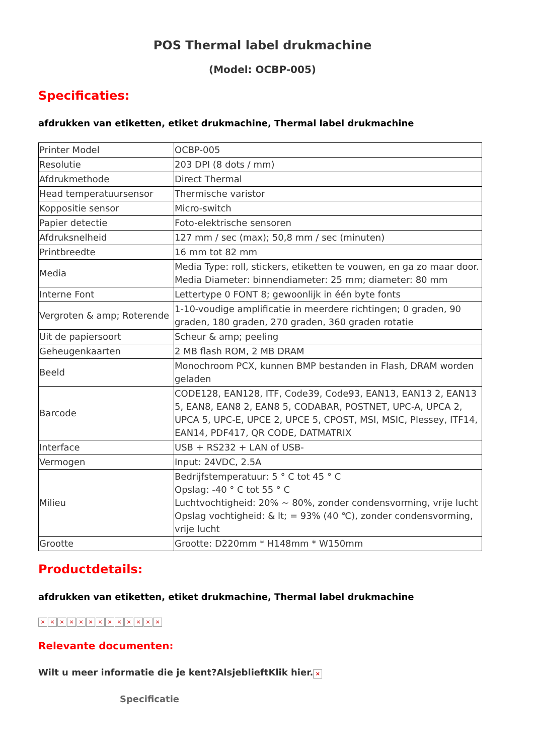POS Thermal label drukmachine
(Model: OCBP-005)
Specificaties:
afdrukken van etiketten, etiket drukmachine, Thermal label drukmachine
| Printer Model | OCBP-005 |
| Resolutie | 203 DPI (8 dots / mm) |
| Afdrukmethode | Direct Thermal |
| Head temperatuursensor | Thermische varistor |
| Koppositie sensor | Micro-switch |
| Papier detectie | Foto-elektrische sensoren |
| Afdruksnelheid | 127 mm / sec (max); 50,8 mm / sec (minuten) |
| Printbreedte | 16 mm tot 82 mm |
| Media | Media Type: roll, stickers, etiketten te vouwen, en ga zo maar door. Media Diameter: binnendiameter: 25 mm; diameter: 80 mm |
| Interne Font | Lettertype 0 FONT 8; gewoonlijk in één byte fonts |
| Vergroten & amp; Roterende | 1-10-voudige amplificatie in meerdere richtingen; 0 graden, 90 graden, 180 graden, 270 graden, 360 graden rotatie |
| Uit de papiersoort | Scheur & amp; peeling |
| Geheugenkaarten | 2 MB flash ROM, 2 MB DRAM |
| Beeld | Monochroom PCX, kunnen BMP bestanden in Flash, DRAM worden geladen |
| Barcode | CODE128, EAN128, ITF, Code39, Code93, EAN13, EAN13 2, EAN13 5, EAN8, EAN8 2, EAN8 5, CODABAR, POSTNET, UPC-A, UPCA 2, UPCA 5, UPC-E, UPCE 2, UPCE 5, CPOST, MSI, MSIC, Plessey, ITF14, EAN14, PDF417, QR CODE, DATMATRIX |
| Interface | USB + RS232 + LAN of USB- |
| Vermogen | Input: 24VDC, 2.5A |
| Milieu | Bedrijfstemperatuur: 5 ° C tot 45 ° C Opslag: -40 ° C tot 55 ° C Luchtvochtigheid: 20% ~ 80%, zonder condensvorming, vrije lucht Opslag vochtigheid: & lt; = 93% (40 ℃), zonder condensvorming, vrije lucht |
| Grootte | Grootte: D220mm * H148mm * W150mm |
Productdetails:
afdrukken van etiketten, etiket drukmachine, Thermal label drukmachine
× × × × × × × × × × × × ×
Relevante documenten:
Wilt u meer informatie die je kent?AlsjeblieftKlik hier. ×
Specificatie